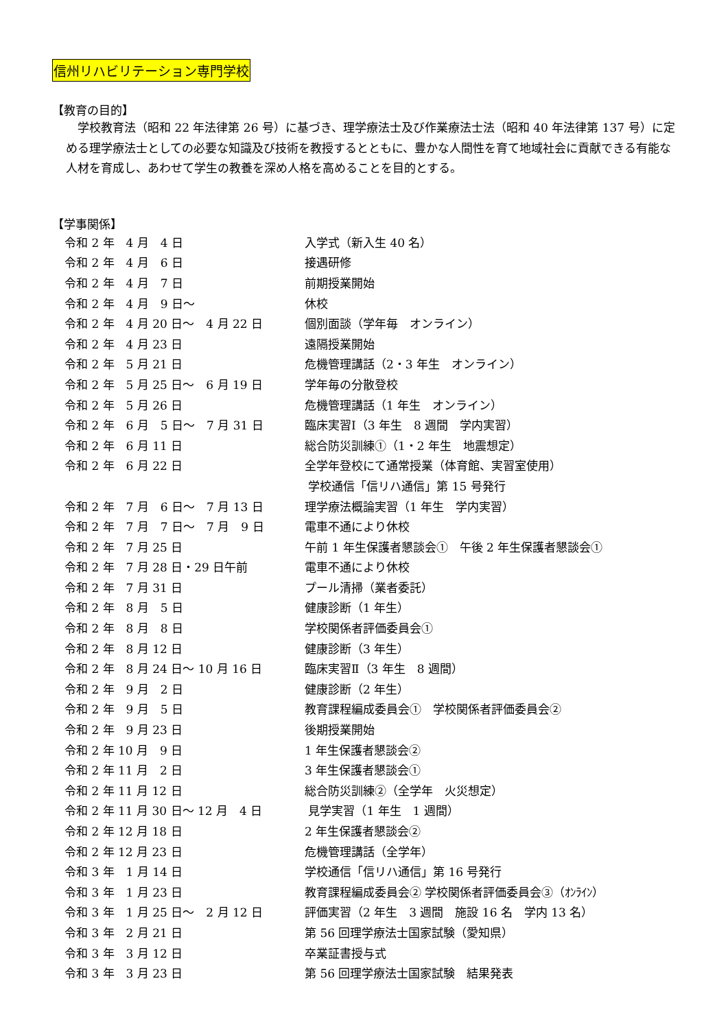信州リハビリテーション専門学校
【教育の目的】
　学校教育法（昭和 22 年法律第 26 号）に基づき、理学療法士及び作業療法士法（昭和 40 年法律第 137 号）に定める理学療法士としての必要な知識及び技術を教授するとともに、豊かな人間性を育て地域社会に貢献できる有能な人材を育成し、あわせて学生の教養を深め人格を高めることを目的とする。
【学事関係】
| 令和 2 年 4 月 4 日 | 入学式（新入生 40 名） |
| 令和 2 年 4 月 6 日 | 接遇研修 |
| 令和 2 年 4 月 7 日 | 前期授業開始 |
| 令和 2 年 4 月 9 日～ | 休校 |
| 令和 2 年 4 月 20 日～ 4 月 22 日 | 個別面談（学年毎 オンライン） |
| 令和 2 年 4 月 23 日 | 遠隔授業開始 |
| 令和 2 年 5 月 21 日 | 危機管理講話（2・3 年生 オンライン） |
| 令和 2 年 5 月 25 日～ 6 月 19 日 | 学年毎の分散登校 |
| 令和 2 年 5 月 26 日 | 危機管理講話（1 年生 オンライン） |
| 令和 2 年 6 月 5 日～ 7 月 31 日 | 臨床実習Ⅰ（3 年生 8 週間 学内実習） |
| 令和 2 年 6 月 11 日 | 総合防災訓練①（1・2 年生 地震想定） |
| 令和 2 年 6 月 22 日 | 全学年登校にて通常授業（体育館、実習室使用） |
| | 学校通信「信リハ通信」第 15 号発行 |
| 令和 2 年 7 月 6 日～ 7 月 13 日 | 理学療法概論実習（1 年生 学内実習） |
| 令和 2 年 7 月 7 日～ 7 月 9 日 | 電車不通により休校 |
| 令和 2 年 7 月 25 日 | 午前 1 年生保護者懇談会① 午後 2 年生保護者懇談会① |
| 令和 2 年 7 月 28 日・29 日午前 | 電車不通により休校 |
| 令和 2 年 7 月 31 日 | プール清掃（業者委託） |
| 令和 2 年 8 月 5 日 | 健康診断（1 年生） |
| 令和 2 年 8 月 8 日 | 学校関係者評価委員会① |
| 令和 2 年 8 月 12 日 | 健康診断（3 年生） |
| 令和 2 年 8 月 24 日～ 10 月 16 日 | 臨床実習Ⅱ（3 年生 8 週間） |
| 令和 2 年 9 月 2 日 | 健康診断（2 年生） |
| 令和 2 年 9 月 5 日 | 教育課程編成委員会① 学校関係者評価委員会② |
| 令和 2 年 9 月 23 日 | 後期授業開始 |
| 令和 2 年 10 月 9 日 | 1 年生保護者懇談会② |
| 令和 2 年 11 月 2 日 | 3 年生保護者懇談会① |
| 令和 2 年 11 月 12 日 | 総合防災訓練②（全学年 火災想定） |
| 令和 2 年 11 月 30 日～ 12 月 4 日 | 見学実習（1 年生 1 週間） |
| 令和 2 年 12 月 18 日 | 2 年生保護者懇談会② |
| 令和 2 年 12 月 23 日 | 危機管理講話（全学年） |
| 令和 3 年 1 月 14 日 | 学校通信「信リハ通信」第 16 号発行 |
| 令和 3 年 1 月 23 日 | 教育課程編成委員会② 学校関係者評価委員会③（ｵﾝﾗｲﾝ） |
| 令和 3 年 1 月 25 日～ 2 月 12 日 | 評価実習（2 年生 3 週間 施設 16 名 学内 13 名） |
| 令和 3 年 2 月 21 日 | 第 56 回理学療法士国家試験（愛知県） |
| 令和 3 年 3 月 12 日 | 卒業証書授与式 |
| 令和 3 年 3 月 23 日 | 第 56 回理学療法士国家試験 結果発表 |